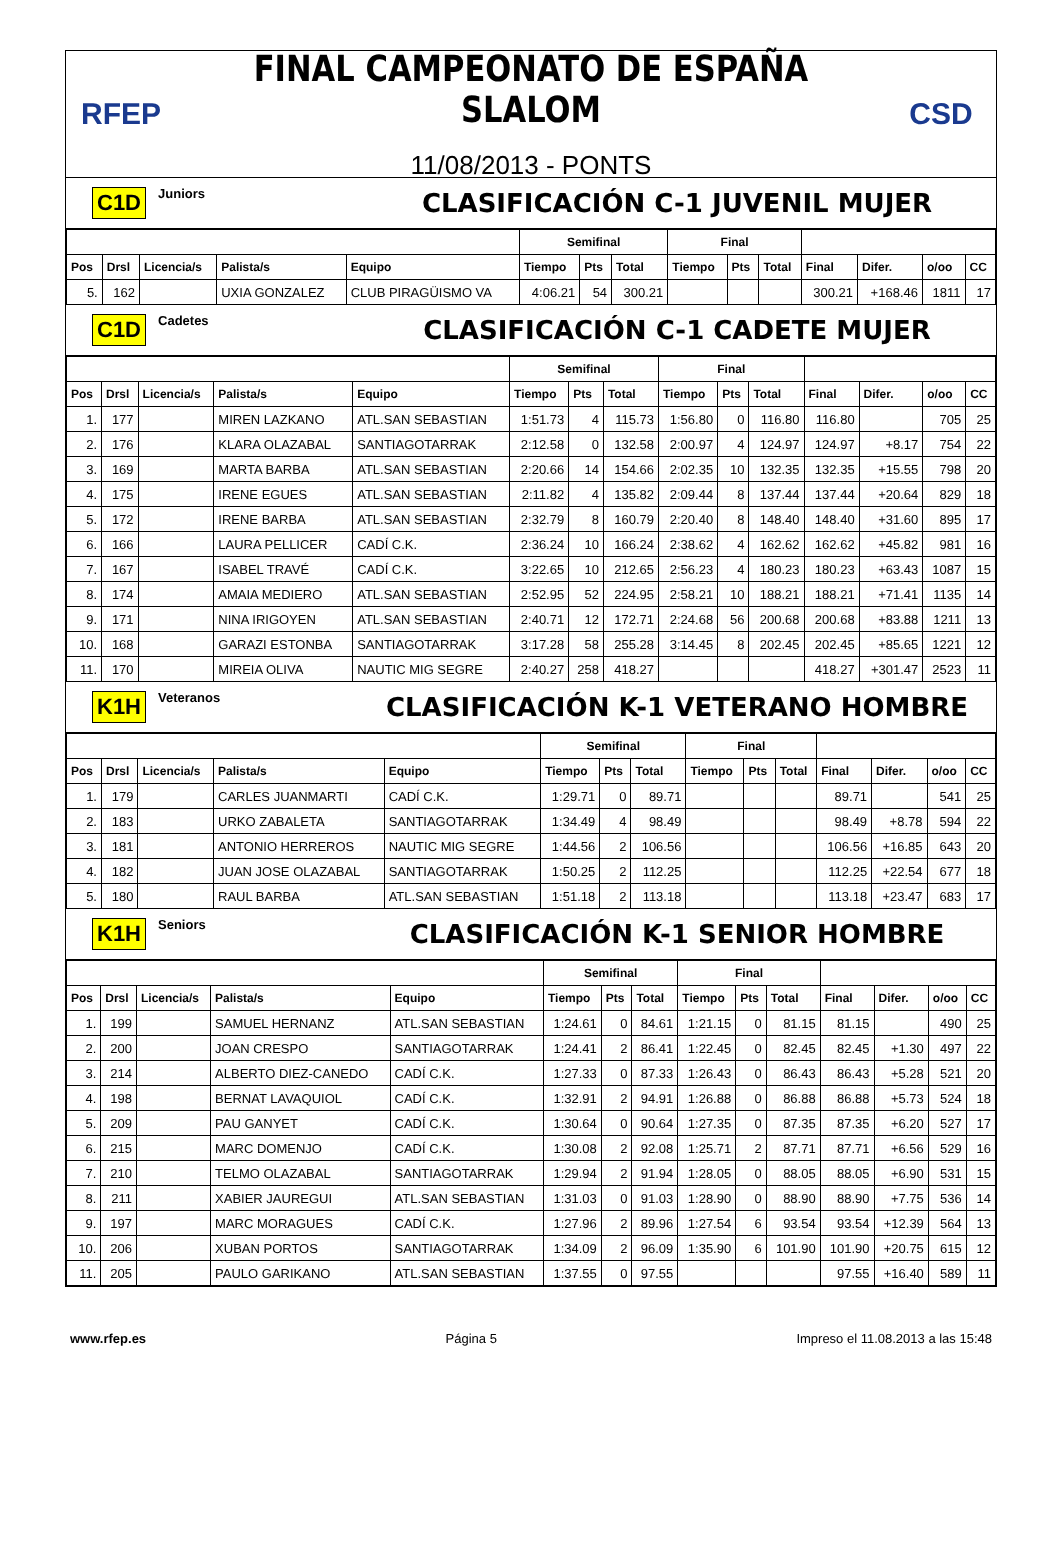RFEP
FINAL CAMPEONATO DE ESPAÑA SLALOM
11/08/2013 - PONTS
CSD
C1D Juniors
CLASIFICACIÓN C-1 JUVENIL MUJER
| | | | | | Semifinal | | | Final | | | | | | |
| --- | --- | --- | --- | --- | --- | --- | --- | --- | --- | --- | --- | --- | --- | --- |
| Pos | Drsl | Licencia/s | Palista/s | Equipo | Tiempo | Pts | Total | Tiempo | Pts | Total | Final | Difer. | o/oo | CC |
| 5. | 162 | | UXIA GONZALEZ | CLUB PIRAGÜISMO VA | 4:06.21 | 54 | 300.21 | | | | 300.21 | +168.46 | 1811 | 17 |
C1D Cadetes
CLASIFICACIÓN C-1 CADETE MUJER
| | | | | | Semifinal | | | Final | | | | | | |
| --- | --- | --- | --- | --- | --- | --- | --- | --- | --- | --- | --- | --- | --- | --- |
| Pos | Drsl | Licencia/s | Palista/s | Equipo | Tiempo | Pts | Total | Tiempo | Pts | Total | Final | Difer. | o/oo | CC |
| 1. | 177 | | MIREN LAZKANO | ATL.SAN SEBASTIAN | 1:51.73 | 4 | 115.73 | 1:56.80 | 0 | 116.80 | 116.80 | | 705 | 25 |
| 2. | 176 | | KLARA OLAZABAL | SANTIAGOTARRAK | 2:12.58 | 0 | 132.58 | 2:00.97 | 4 | 124.97 | 124.97 | +8.17 | 754 | 22 |
| 3. | 169 | | MARTA BARBA | ATL.SAN SEBASTIAN | 2:20.66 | 14 | 154.66 | 2:02.35 | 10 | 132.35 | 132.35 | +15.55 | 798 | 20 |
| 4. | 175 | | IRENE EGUES | ATL.SAN SEBASTIAN | 2:11.82 | 4 | 135.82 | 2:09.44 | 8 | 137.44 | 137.44 | +20.64 | 829 | 18 |
| 5. | 172 | | IRENE BARBA | ATL.SAN SEBASTIAN | 2:32.79 | 8 | 160.79 | 2:20.40 | 8 | 148.40 | 148.40 | +31.60 | 895 | 17 |
| 6. | 166 | | LAURA PELLICER | CADÍ C.K. | 2:36.24 | 10 | 166.24 | 2:38.62 | 4 | 162.62 | 162.62 | +45.82 | 981 | 16 |
| 7. | 167 | | ISABEL TRAVÉ | CADÍ C.K. | 3:22.65 | 10 | 212.65 | 2:56.23 | 4 | 180.23 | 180.23 | +63.43 | 1087 | 15 |
| 8. | 174 | | AMAIA MEDIERO | ATL.SAN SEBASTIAN | 2:52.95 | 52 | 224.95 | 2:58.21 | 10 | 188.21 | 188.21 | +71.41 | 1135 | 14 |
| 9. | 171 | | NINA IRIGOYEN | ATL.SAN SEBASTIAN | 2:40.71 | 12 | 172.71 | 2:24.68 | 56 | 200.68 | 200.68 | +83.88 | 1211 | 13 |
| 10. | 168 | | GARAZI ESTONBA | SANTIAGOTARRAK | 3:17.28 | 58 | 255.28 | 3:14.45 | 8 | 202.45 | 202.45 | +85.65 | 1221 | 12 |
| 11. | 170 | | MIREIA OLIVA | NAUTIC MIG SEGRE | 2:40.27 | 258 | 418.27 | | | | 418.27 | +301.47 | 2523 | 11 |
K1H Veteranos
CLASIFICACIÓN K-1 VETERANO HOMBRE
| | | | | | Semifinal | | | Final | | | | | | |
| --- | --- | --- | --- | --- | --- | --- | --- | --- | --- | --- | --- | --- | --- | --- |
| Pos | Drsl | Licencia/s | Palista/s | Equipo | Tiempo | Pts | Total | Tiempo | Pts | Total | Final | Difer. | o/oo | CC |
| 1. | 179 | | CARLES JUANMARTI | CADÍ C.K. | 1:29.71 | 0 | 89.71 | | | | 89.71 | | 541 | 25 |
| 2. | 183 | | URKO ZABALETA | SANTIAGOTARRAK | 1:34.49 | 4 | 98.49 | | | | 98.49 | +8.78 | 594 | 22 |
| 3. | 181 | | ANTONIO HERREROS | NAUTIC MIG SEGRE | 1:44.56 | 2 | 106.56 | | | | 106.56 | +16.85 | 643 | 20 |
| 4. | 182 | | JUAN JOSE OLAZABAL | SANTIAGOTARRAK | 1:50.25 | 2 | 112.25 | | | | 112.25 | +22.54 | 677 | 18 |
| 5. | 180 | | RAUL BARBA | ATL.SAN SEBASTIAN | 1:51.18 | 2 | 113.18 | | | | 113.18 | +23.47 | 683 | 17 |
K1H Seniors
CLASIFICACIÓN K-1 SENIOR HOMBRE
| | | | | | Semifinal | | | Final | | | | | | |
| --- | --- | --- | --- | --- | --- | --- | --- | --- | --- | --- | --- | --- | --- | --- |
| Pos | Drsl | Licencia/s | Palista/s | Equipo | Tiempo | Pts | Total | Tiempo | Pts | Total | Final | Difer. | o/oo | CC |
| 1. | 199 | | SAMUEL HERNANZ | ATL.SAN SEBASTIAN | 1:24.61 | 0 | 84.61 | 1:21.15 | 0 | 81.15 | 81.15 | | 490 | 25 |
| 2. | 200 | | JOAN CRESPO | SANTIAGOTARRAK | 1:24.41 | 2 | 86.41 | 1:22.45 | 0 | 82.45 | 82.45 | +1.30 | 497 | 22 |
| 3. | 214 | | ALBERTO DIEZ-CANEDO | CADÍ C.K. | 1:27.33 | 0 | 87.33 | 1:26.43 | 0 | 86.43 | 86.43 | +5.28 | 521 | 20 |
| 4. | 198 | | BERNAT LAVAQUIOL | CADÍ C.K. | 1:32.91 | 2 | 94.91 | 1:26.88 | 0 | 86.88 | 86.88 | +5.73 | 524 | 18 |
| 5. | 209 | | PAU GANYET | CADÍ C.K. | 1:30.64 | 0 | 90.64 | 1:27.35 | 0 | 87.35 | 87.35 | +6.20 | 527 | 17 |
| 6. | 215 | | MARC DOMENJO | CADÍ C.K. | 1:30.08 | 2 | 92.08 | 1:25.71 | 2 | 87.71 | 87.71 | +6.56 | 529 | 16 |
| 7. | 210 | | TELMO OLAZABAL | SANTIAGOTARRAK | 1:29.94 | 2 | 91.94 | 1:28.05 | 0 | 88.05 | 88.05 | +6.90 | 531 | 15 |
| 8. | 211 | | XABIER JAUREGUI | ATL.SAN SEBASTIAN | 1:31.03 | 0 | 91.03 | 1:28.90 | 0 | 88.90 | 88.90 | +7.75 | 536 | 14 |
| 9. | 197 | | MARC MORAGUES | CADÍ C.K. | 1:27.96 | 2 | 89.96 | 1:27.54 | 6 | 93.54 | 93.54 | +12.39 | 564 | 13 |
| 10. | 206 | | XUBAN PORTOS | SANTIAGOTARRAK | 1:34.09 | 2 | 96.09 | 1:35.90 | 6 | 101.90 | 101.90 | +20.75 | 615 | 12 |
| 11. | 205 | | PAULO GARIKANO | ATL.SAN SEBASTIAN | 1:37.55 | 0 | 97.55 | | | | 97.55 | +16.40 | 589 | 11 |
www.rfep.es Página 5 Impreso el 11.08.2013 a las 15:48